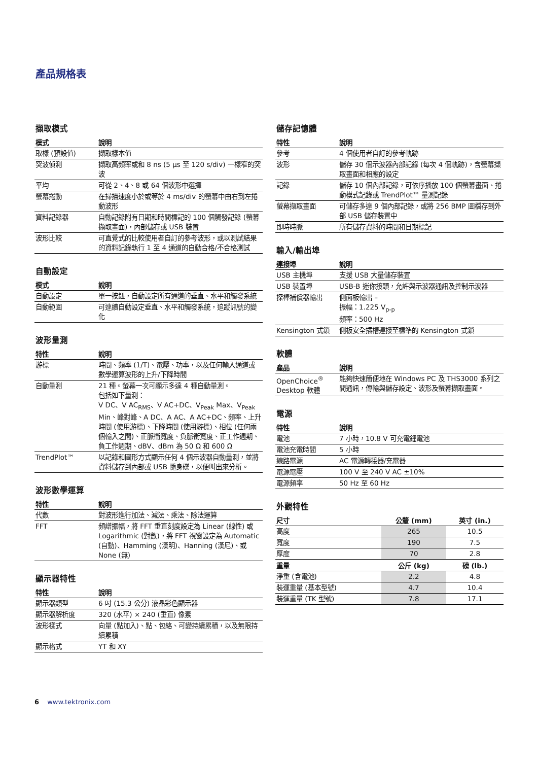產品規格表
擷取模式
| 模式 | 說明 |
| --- | --- |
| 取樣 (預設值) | 擷取樣本值 |
| 突波偵測 | 擷取高頻率或和 8 ns (5 μs 至 120 s/div) 一樣窄的突波 |
| 平均 | 可從 2、4、8 或 64 個波形中選擇 |
| 螢幕捲動 | 在掃描速度小於或等於 4 ms/div 的螢幕中由右到左捲動波形 |
| 資料記錄器 | 自動記錄附有日期和時間標記的 100 個觸發記錄 (螢幕擷取畫面)，內部儲存或 USB 裝置 |
| 波形比較 | 可直覺式的比較使用者自訂的參考波形，或以測試結果的資料記錄執行 1 至 4 通道的自動合格/不合格測試 |
自動設定
| 模式 | 說明 |
| --- | --- |
| 自動設定 | 單一按鈕，自動設定所有通道的垂直、水平和觸發系統 |
| 自動範圍 | 可連續自動設定垂直、水平和觸發系統，追蹤訊號的變化 |
波形量測
| 特性 | 說明 |
| --- | --- |
| 游標 | 時間、頻率 (1/T)、電壓、功率，以及任何輸入通道或數學運算波形的上升/下降時間 |
| 自動量測 | 21 種。螢幕一次可顯示多達 4 種自動量測。 包括如下量測： V DC、V AC<sub>RMS</sub>、V AC+DC、V<sub>Peak</sub> Max、V<sub>Peak</sub> Min、峰對峰、A DC、A AC、A AC+DC、頻率、上升時間 (使用游標)、下降時間 (使用游標)、相位 (任何兩個輸入之間)、正脈衝寬度、負脈衝寬度、正工作週期、負工作週期、dBV、dBm 為 50 Ω 和 600 Ω |
| TrendPlot™ | 以記錄和圖形方式顯示任何 4 個示波器自動量測，並將資料儲存到內部或 USB 隨身碟，以便叫出來分析。 |
波形數學運算
| 特性 | 說明 |
| --- | --- |
| 代數 | 對波形進行加法、減法、乘法、除法運算 |
| FFT | 頻譜振幅，將 FFT 垂直刻度設定為 Linear (線性) 或 Logarithmic (對數)，將 FFT 視窗設定為 Automatic (自動)、Hamming (漢明)、Hanning (漢尼)、或 None (無) |
顯示器特性
| 特性 | 說明 |
| --- | --- |
| 顯示器類型 | 6 吋 (15.3 公分) 液晶彩色顯示器 |
| 顯示器解析度 | 320 (水平) × 240 (垂直) 像素 |
| 波形樣式 | 向量 (點加入)、點、包絡、可變持續累積，以及無限持續累積 |
| 顯示格式 | YT 和 XY |
儲存記憶體
| 特性 | 說明 |
| --- | --- |
| 參考 | 4 個使用者自訂的參考軌跡 |
| 波形 | 儲存 30 個示波器內部記錄 (每次 4 個軌跡)，含螢幕擷取畫面和相應的設定 |
| 記錄 | 儲存 10 個內部記錄，可依序播放 100 個螢幕畫面、捲動模式記錄或 TrendPlot™ 量測記錄 |
| 螢幕擷取畫面 | 可儲存多達 9 個內部記錄，或將 256 BMP 圖檔存到外部 USB 儲存裝置中 |
| 即時時脈 | 所有儲存資料的時間和日期標記 |
輸入/輸出埠
| 連接埠 | 說明 |
| --- | --- |
| USB 主機埠 | 支援 USB 大量儲存裝置 |
| USB 裝置埠 | USB-B 迷你接頭，允許與示波器通訊及控制示波器 |
| 探棒補償器輸出 | 側面板輸出 – 振幅：1.225 V<sub>p-p</sub> 頻率：500 Hz |
| Kensington 式鎖 | 側板安全插槽連接至標準的 Kensington 式鎖 |
軟體
| 產品 | 說明 |
| --- | --- |
| OpenChoice<sup>®</sup> Desktop 軟體 | 能夠快速簡便地在 Windows PC 及 THS3000 系列之間通訊，傳輸與儲存設定、波形及螢幕擷取畫面。 |
電源
| 特性 | 說明 |
| --- | --- |
| 電池 | 7 小時，10.8 V 可充電鋰電池 |
| 電池充電時間 | 5 小時 |
| 線路電源 | AC 電源轉接器/充電器 |
| 電源電壓 | 100 V 至 240 V AC ±10% |
| 電源頻率 | 50 Hz 至 60 Hz |
外觀特性
| 尺寸 | 公釐 (mm) | 英寸 (in.) |
| --- | --- | --- |
| 高度 | 265 | 10.5 |
| 寬度 | 190 | 7.5 |
| 厚度 | 70 | 2.8 |
| 重量 | 公斤 (kg) | 磅 (lb.) |
| 淨重 (含電池) | 2.2 | 4.8 |
| 裝運重量 (基本型號) | 4.7 | 10.4 |
| 裝運重量 (TK 型號) | 7.8 | 17.1 |
6 www.tektronix.com